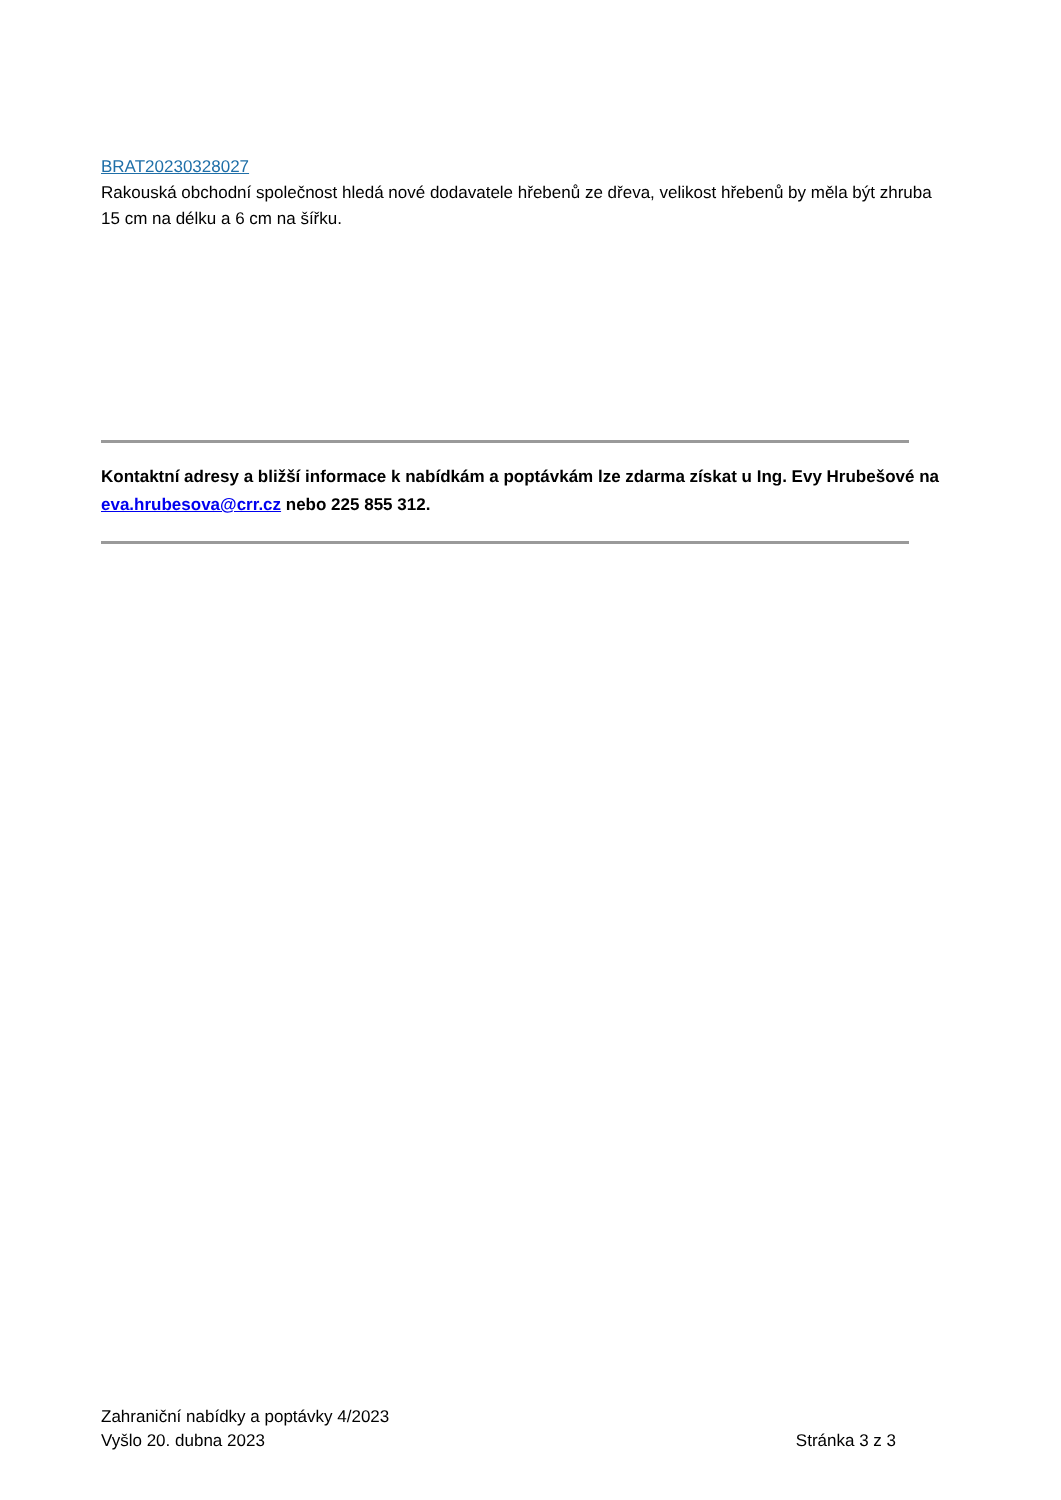BRAT20230328027
Rakouská obchodní společnost hledá nové dodavatele hřebenů ze dřeva, velikost hřebenů by měla být zhruba 15 cm na délku a 6 cm na šířku.
Kontaktní adresy a bližší informace k nabídkám a poptávkám lze zdarma získat u Ing. Evy Hrubešové na eva.hrubesova@crr.cz nebo 225 855 312.
Zahraniční nabídky a poptávky 4/2023
Vyšlo 20. dubna 2023 Stránka 3 z 3